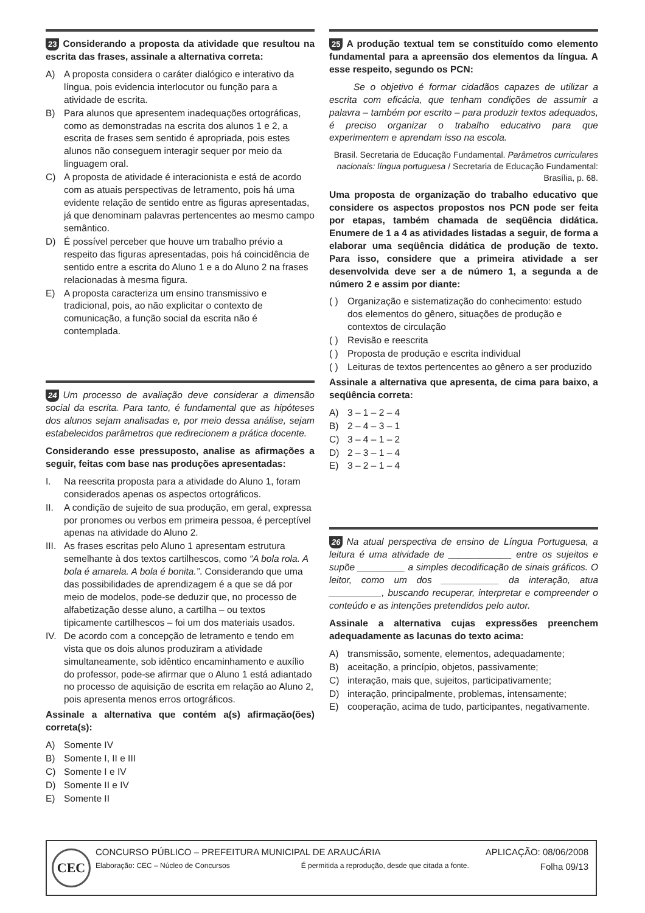23 Considerando a proposta da atividade que resultou na escrita das frases, assinale a alternativa correta:
A) A proposta considera o caráter dialógico e interativo da língua, pois evidencia interlocutor ou função para a atividade de escrita.
B) Para alunos que apresentem inadequações ortográficas, como as demonstradas na escrita dos alunos 1 e 2, a escrita de frases sem sentido é apropriada, pois estes alunos não conseguem interagir sequer por meio da linguagem oral.
C) A proposta de atividade é interacionista e está de acordo com as atuais perspectivas de letramento, pois há uma evidente relação de sentido entre as figuras apresentadas, já que denominam palavras pertencentes ao mesmo campo semântico.
D) É possível perceber que houve um trabalho prévio a respeito das figuras apresentadas, pois há coincidência de sentido entre a escrita do Aluno 1 e a do Aluno 2 na frases relacionadas à mesma figura.
E) A proposta caracteriza um ensino transmissivo e tradicional, pois, ao não explicitar o contexto de comunicação, a função social da escrita não é contemplada.
24 Um processo de avaliação deve considerar a dimensão social da escrita. Para tanto, é fundamental que as hipóteses dos alunos sejam analisadas e, por meio dessa análise, sejam estabelecidos parâmetros que redirecionem a prática docente.
Considerando esse pressuposto, analise as afirmações a seguir, feitas com base nas produções apresentadas:
I. Na reescrita proposta para a atividade do Aluno 1, foram considerados apenas os aspectos ortográficos.
II. A condição de sujeito de sua produção, em geral, expressa por pronomes ou verbos em primeira pessoa, é perceptível apenas na atividade do Aluno 2.
III. As frases escritas pelo Aluno 1 apresentam estrutura semelhante à dos textos cartilhescos, como “A bola rola. A bola é amarela. A bola é bonita.”. Considerando que uma das possibilidades de aprendizagem é a que se dá por meio de modelos, pode-se deduzir que, no processo de alfabetização desse aluno, a cartilha – ou textos tipicamente cartilhescos – foi um dos materiais usados.
IV. De acordo com a concepção de letramento e tendo em vista que os dois alunos produziram a atividade simultaneamente, sob idêntico encaminhamento e auxílio do professor, pode-se afirmar que o Aluno 1 está adiantado no processo de aquisição de escrita em relação ao Aluno 2, pois apresenta menos erros ortográficos.
Assinale a alternativa que contém a(s) afirmação(ões) correta(s):
A) Somente IV
B) Somente I, II e III
C) Somente I e IV
D) Somente II e IV
E) Somente II
25 A produção textual tem se constituído como elemento fundamental para a apreensão dos elementos da língua. A esse respeito, segundo os PCN:
Se o objetivo é formar cidadãos capazes de utilizar a escrita com eficácia, que tenham condições de assumir a palavra – também por escrito – para produzir textos adequados, é preciso organizar o trabalho educativo para que experimentem e aprendam isso na escola.
Brasil. Secretaria de Educação Fundamental. Parâmetros curriculares nacionais: língua portuguesa / Secretaria de Educação Fundamental: Brasília, p. 68.
Uma proposta de organização do trabalho educativo que considere os aspectos propostos nos PCN pode ser feita por etapas, também chamada de seqüência didática. Enumere de 1 a 4 as atividades listadas a seguir, de forma a elaborar uma seqüência didática de produção de texto. Para isso, considere que a primeira atividade a ser desenvolvida deve ser a de número 1, a segunda a de número 2 e assim por diante:
( ) Organização e sistematização do conhecimento: estudo dos elementos do gênero, situações de produção e contextos de circulação
( ) Revisão e reescrita
( ) Proposta de produção e escrita individual
( ) Leituras de textos pertencentes ao gênero a ser produzido
Assinale a alternativa que apresenta, de cima para baixo, a seqüência correta:
A) 3 – 1 – 2 – 4
B) 2 – 4 – 3 – 1
C) 3 – 4 – 1 – 2
D) 2 – 3 – 1 – 4
E) 3 – 2 – 1 – 4
26 Na atual perspectiva de ensino de Língua Portuguesa, a leitura é uma atividade de ____________ entre os sujeitos e supõe _________ a simples decodificação de sinais gráficos. O leitor, como um dos ___________ da interação, atua __________, buscando recuperar, interpretar e compreender o conteúdo e as intenções pretendidos pelo autor.
Assinale a alternativa cujas expressões preenchem adequadamente as lacunas do texto acima:
A) transmissão, somente, elementos, adequadamente;
B) aceitação, a princípio, objetos, passivamente;
C) interação, mais que, sujeitos, participativamente;
D) interação, principalmente, problemas, intensamente;
E) cooperação, acima de tudo, participantes, negativamente.
CEC
CONCURSO PÚBLICO – PREFEITURA MUNICIPAL DE ARAUCÁRIA APLICAÇÃO: 08/06/2008
Elaboração: CEC – Núcleo de Concursos É permitida a reprodução, desde que citada a fonte. Folha 09/13